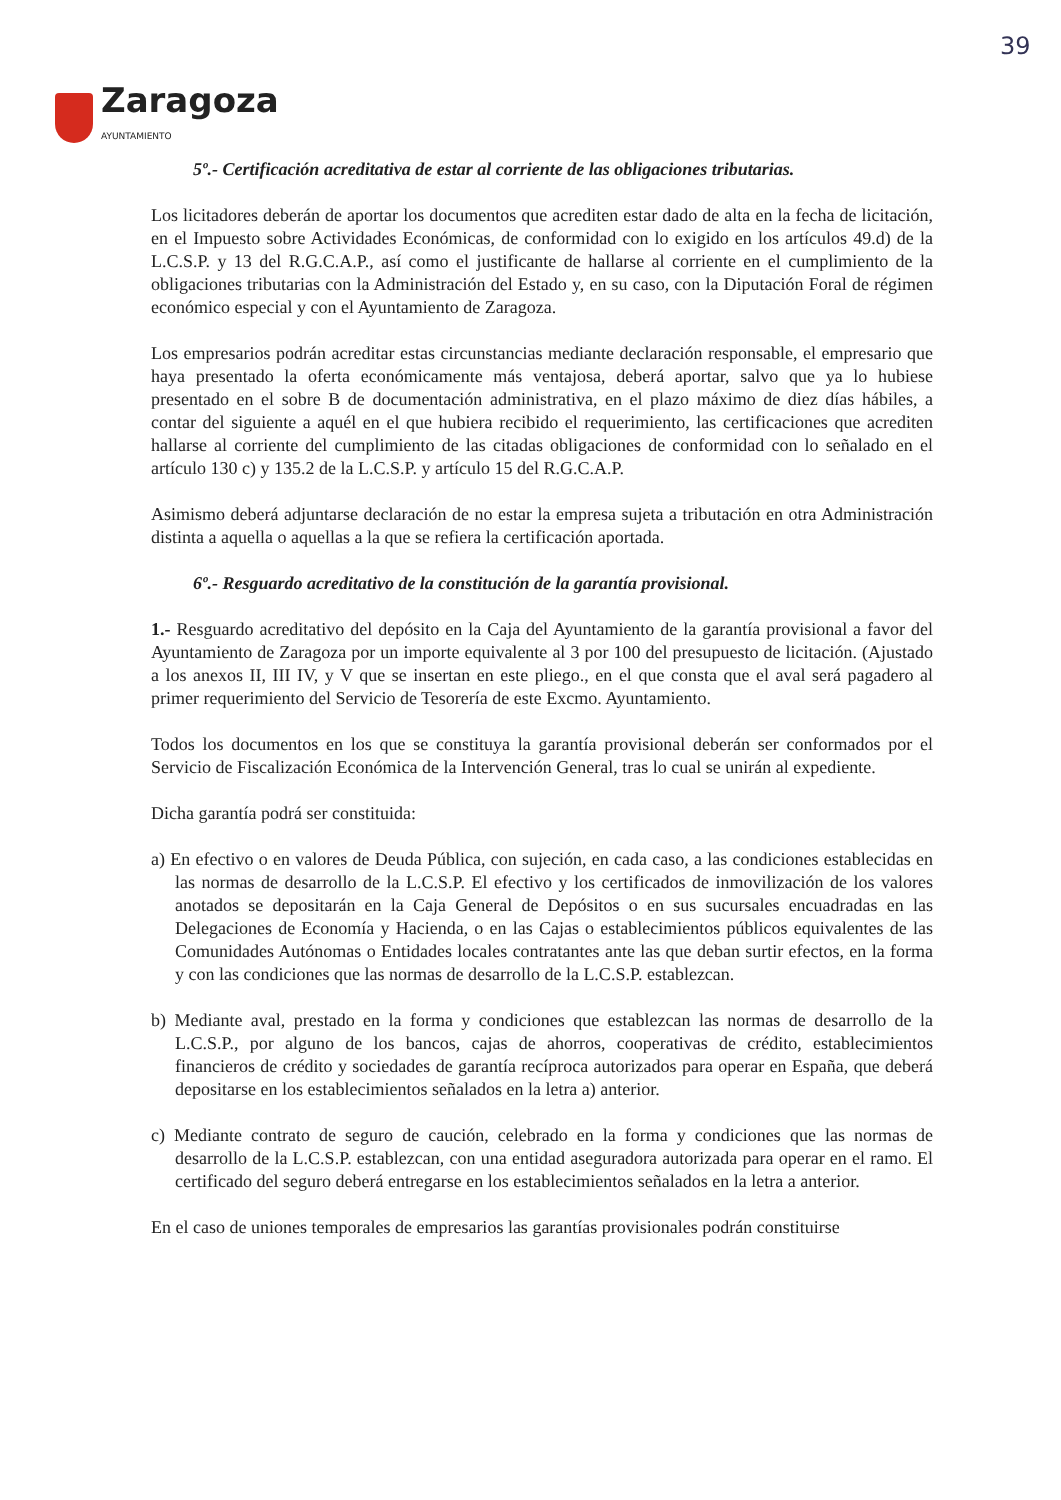39
Zaragoza
AYUNTAMIENTO
5º.- Certificación acreditativa de estar al corriente de las obligaciones tributarias.
Los licitadores deberán de aportar los documentos que acrediten estar dado de alta en la fecha de licitación, en el Impuesto sobre Actividades Económicas, de conformidad con lo exigido en los artículos 49.d) de la L.C.S.P. y 13 del R.G.C.A.P., así como el justificante de hallarse al corriente en el cumplimiento de la obligaciones tributarias con la Administración del Estado y, en su caso, con la Diputación Foral de régimen económico especial y con el Ayuntamiento de Zaragoza.
Los empresarios podrán acreditar estas circunstancias mediante declaración responsable, el empresario que haya presentado la oferta económicamente más ventajosa, deberá aportar, salvo que ya lo hubiese presentado en el sobre B de documentación administrativa, en el plazo máximo de diez días hábiles, a contar del siguiente a aquél en el que hubiera recibido el requerimiento, las certificaciones que acrediten hallarse al corriente del cumplimiento de las citadas obligaciones de conformidad con lo señalado en el artículo 130 c) y 135.2 de la L.C.S.P. y artículo 15 del R.G.C.A.P.
Asimismo deberá adjuntarse declaración de no estar la empresa sujeta a tributación en otra Administración distinta a aquella o aquellas a la que se refiera la certificación aportada.
6º.- Resguardo acreditativo de la constitución de la garantía provisional.
1.- Resguardo acreditativo del depósito en la Caja del Ayuntamiento de la garantía provisional a favor del Ayuntamiento de Zaragoza por un importe equivalente al 3 por 100 del presupuesto de licitación. (Ajustado a los anexos II, III IV, y V que se insertan en este pliego., en el que consta que el aval será pagadero al primer requerimiento del Servicio de Tesorería de este Excmo. Ayuntamiento.
Todos los documentos en los que se constituya la garantía provisional deberán ser conformados por el Servicio de Fiscalización Económica de la Intervención General, tras lo cual se unirán al expediente.
Dicha garantía podrá ser constituida:
a) En efectivo o en valores de Deuda Pública, con sujeción, en cada caso, a las condiciones establecidas en las normas de desarrollo de la L.C.S.P. El efectivo y los certificados de inmovilización de los valores anotados se depositarán en la Caja General de Depósitos o en sus sucursales encuadradas en las Delegaciones de Economía y Hacienda, o en las Cajas o establecimientos públicos equivalentes de las Comunidades Autónomas o Entidades locales contratantes ante las que deban surtir efectos, en la forma y con las condiciones que las normas de desarrollo de la L.C.S.P. establezcan.
b) Mediante aval, prestado en la forma y condiciones que establezcan las normas de desarrollo de la L.C.S.P., por alguno de los bancos, cajas de ahorros, cooperativas de crédito, establecimientos financieros de crédito y sociedades de garantía recíproca autorizados para operar en España, que deberá depositarse en los establecimientos señalados en la letra a) anterior.
c) Mediante contrato de seguro de caución, celebrado en la forma y condiciones que las normas de desarrollo de la L.C.S.P. establezcan, con una entidad aseguradora autorizada para operar en el ramo. El certificado del seguro deberá entregarse en los establecimientos señalados en la letra a anterior.
En el caso de uniones temporales de empresarios las garantías provisionales podrán constituirse